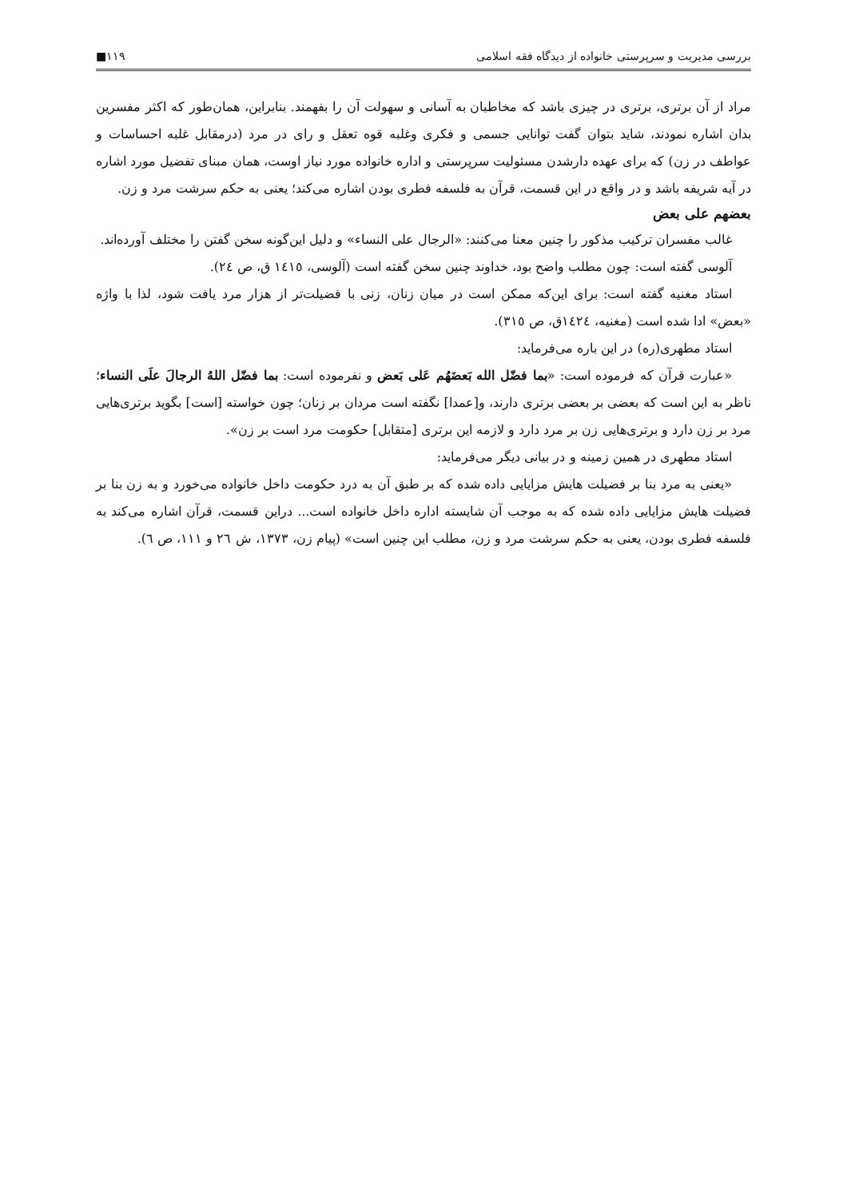بررسی مدیریت و سرپرستی خانواده از دیدگاه فقه اسلامی ۱۱۹■
مراد از آن برتری، برتری در چیزی باشد که مخاطبان به آسانی و سهولت آن را بفهمند. بنابراین، همان‌طور که اکثر مفسرین بدان اشاره نمودند، شاید بتوان گفت توانایی جسمی و فکری وغلبه قوه تعقل و رای در مرد (درمقابل غلبه احساسات و عواطف در زن) که برای عهده دارشدن مسئولیت سرپرستی و اداره خانواده مورد نیاز اوست، همان مبنای تفضیل مورد اشاره در آیه شریفه باشد و در واقع در این قسمت، قرآن به فلسفه فطری بودن اشاره می‌کند؛ یعنی به حکم سرشت مرد و زن.
بعضهم علی بعض
غالب مفسران ترکیب مذکور را چنین معنا می‌کنند: «الرجال علی النساء» و دلیل این‌گونه سخن گفتن را مختلف آورده‌اند.
آلوسی گفته است: چون مطلب واضح بود، خداوند چنین سخن گفته است (آلوسی، ١٤١٥ ق، ص ٢٤).
استاد مغنیه گفته است: برای این‌که ممکن است در میان زنان، زنی با فضیلت‌تر از هزار مرد یافت شود، لذا با واژه «بعض» ادا شده است (مغنیه، ١٤٢٤ق، ص ٣١٥).
استاد مطهری(ره) در این باره می‌فرماید:
«عبارت قرآن که فرموده است: «بما فضّل الله بَعضَهُم عَلی بَعض و نفرموده است: بما فضّل اللهُ الرجالَ علَی النساء؛ ناظر به این است که بعضی بر بعضی برتری دارند، و[عمدا] نگفته است مردان بر زنان؛ چون خواسته [است] بگوید برتری‌هایی مرد بر زن دارد و برتری‌هایی زن بر مرد دارد و لازمه این برتری [متقابل] حکومت مرد است بر زن».
استاد مطهری در همین زمینه و در بیانی دیگر می‌فرماید:
«یعنی به مرد بنا بر فضیلت هایش مزایایی داده شده که بر طبق آن به درد حکومت داخل خانواده می‌خورد و به زن بنا بر فضیلت هایش مزایایی داده شده که به موجب آن شایسته اداره داخل خانواده است... دراین قسمت، قرآن اشاره می‌کند به فلسفه فطری بودن، یعنی به حکم سرشت مرد و زن، مطلب این چنین است» (پیام زن، ١٣٧٣، ش ٢٦ و ١١١، ص ٦).